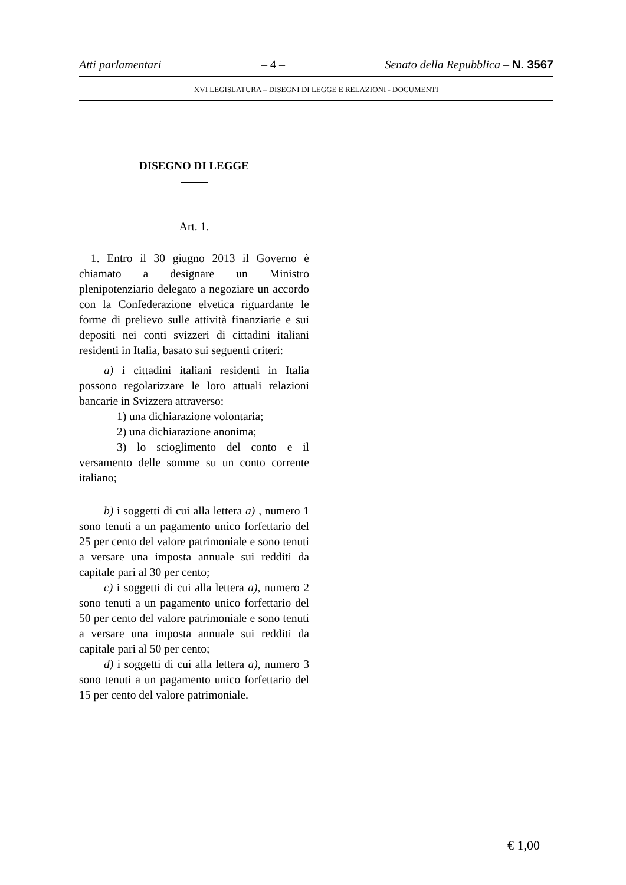Atti parlamentari – 4 – Senato della Repubblica – N. 3567
XVI LEGISLATURA – DISEGNI DI LEGGE E RELAZIONI - DOCUMENTI
DISEGNO DI LEGGE
Art. 1.
1. Entro il 30 giugno 2013 il Governo è chiamato a designare un Ministro plenipotenziario delegato a negoziare un accordo con la Confederazione elvetica riguardante le forme di prelievo sulle attività finanziarie e sui depositi nei conti svizzeri di cittadini italiani residenti in Italia, basato sui seguenti criteri:
a) i cittadini italiani residenti in Italia possono regolarizzare le loro attuali relazioni bancarie in Svizzera attraverso:
1) una dichiarazione volontaria;
2) una dichiarazione anonima;
3) lo scioglimento del conto e il versamento delle somme su un conto corrente italiano;
b) i soggetti di cui alla lettera a) , numero 1 sono tenuti a un pagamento unico forfettario del 25 per cento del valore patrimoniale e sono tenuti a versare una imposta annuale sui redditi da capitale pari al 30 per cento;
c) i soggetti di cui alla lettera a), numero 2 sono tenuti a un pagamento unico forfettario del 50 per cento del valore patrimoniale e sono tenuti a versare una imposta annuale sui redditi da capitale pari al 50 per cento;
d) i soggetti di cui alla lettera a), numero 3 sono tenuti a un pagamento unico forfettario del 15 per cento del valore patrimoniale.
€ 1,00